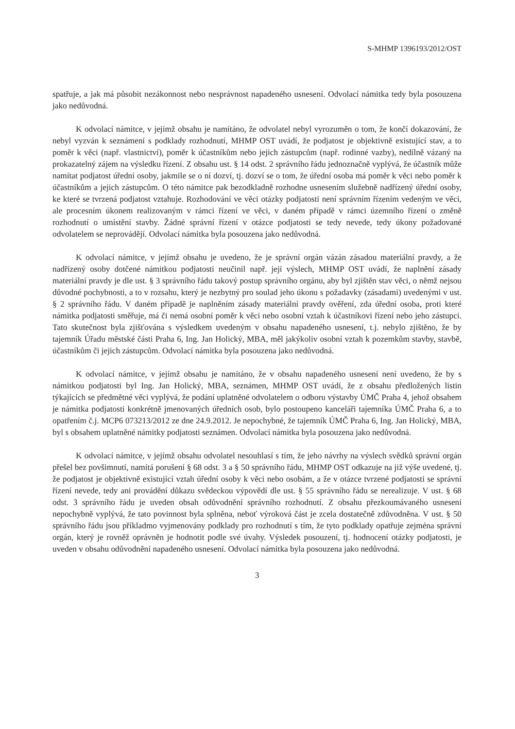S-MHMP 1396193/2012/OST
spatřuje, a jak má působit nezákonnost nebo nesprávnost napadeného usnesení. Odvolací námitka tedy byla posouzena jako nedůvodná.
K odvolací námitce, v jejímž obsahu je namítáno, že odvolatel nebyl vyrozuměn o tom, že končí dokazování, že nebyl vyzván k seznámení s podklady rozhodnutí, MHMP OST uvádí, že podjatost je objektivně existující stav, a to poměr k věci (např. vlastnictví), poměr k účastníkům nebo jejich zástupcům (např. rodinné vazby), nedílně vázaný na prokazatelný zájem na výsledku řízení. Z obsahu ust. § 14 odst. 2 správního řádu jednoznačně vyplývá, že účastník může namítat podjatost úřední osoby, jakmile se o ní dozví, tj. dozví se o tom, že úřední osoba má poměr k věci nebo poměr k účastníkům a jejich zástupcům. O této námitce pak bezodkladně rozhodne usnesením služebně nadřízený úřední osoby, ke které se tvrzená podjatost vztahuje. Rozhodování ve věci otázky podjatosti není správním řízením vedeným ve věci, ale procesním úkonem realizovaným v rámci řízení ve věci, v daném případě v rámci územního řízení o změně rozhodnutí o umístění stavby. Žádné správní řízení v otázce podjatosti se tedy nevede, tedy úkony požadované odvolatelem se neprovádějí. Odvolací námitka byla posouzena jako nedůvodná.
K odvolací námitce, v jejímž obsahu je uvedeno, že je správní orgán vázán zásadou materiální pravdy, a že nadřízený osoby dotčené námitkou podjatosti neučinil např. její výslech, MHMP OST uvádí, že naplnění zásady materiální pravdy je dle ust. § 3 správního řádu takový postup správního orgánu, aby byl zjištěn stav věci, o němž nejsou důvodné pochybnosti, a to v rozsahu, který je nezbytný pro soulad jeho úkonu s požadavky (zásadami) uvedenými v ust. § 2 správního řádu. V daném případě je naplněním zásady materiální pravdy ověření, zda úřední osoba, proti které námitka podjatosti směřuje, má či nemá osobní poměr k věci nebo osobní vztah k účastníkovi řízení nebo jeho zástupci. Tato skutečnost byla zjišťována s výsledkem uvedeným v obsahu napadeného usnesení, t.j. nebylo zjištěno, že by tajemník Úřadu městské části Praha 6, Ing. Jan Holický, MBA, měl jakýkoliv osobní vztah k pozemkům stavby, stavbě, účastníkům či jejich zástupcům. Odvolací námitka byla posouzena jako nedůvodná.
K odvolací námitce, v jejímž obsahu je namítáno, že v obsahu napadeného usnesení není uvedeno, že by s námitkou podjatosti byl Ing. Jan Holický, MBA, seznámen, MHMP OST uvádí, že z obsahu předložených listin týkajících se předmětné věci vyplývá, že podání uplatněné odvolatelem o odboru výstavby ÚMČ Praha 4, jehož obsahem je námitka podjatosti konkrétně jmenovaných úředních osob, bylo postoupeno kanceláři tajemníka ÚMČ Praha 6, a to opatřením č.j. MCP6 073213/2012 ze dne 24.9.2012. Je nepochybné, že tajemník ÚMČ Praha 6, Ing. Jan Holický, MBA, byl s obsahem uplatněné námitky podjatosti seznámen. Odvolací námitka byla posouzena jako nedůvodná.
K odvolací námitce, v jejímž obsahu odvolatel nesouhlasí s tím, že jeho návrhy na výslech svědků správní orgán přešel bez povšimnutí, namítá porušení § 68 odst. 3 a § 50 správního řádu, MHMP OST odkazuje na již výše uvedené, tj. že podjatost je objektivně existující vztah úřední osoby k věci nebo osobám, a že v otázce tvrzené podjatosti se správní řízení nevede, tedy ani provádění důkazu svědeckou výpovědí dle ust. § 55 správního řádu se nerealizuje. V ust. § 68 odst. 3 správního řádu je uveden obsah odůvodnění správního rozhodnutí. Z obsahu přezkoumávaného usnesení nepochybně vyplývá, že tato povinnost byla splněna, neboť výroková část je zcela dostatečně zdůvodněna. V ust. § 50 správního řádu jsou příkladmo vyjmenovány podklady pro rozhodnutí s tím, že tyto podklady opatřuje zejména správní orgán, který je rovněž oprávněn je hodnotit podle své úvahy. Výsledek posouzení, tj. hodnocení otázky podjatosti, je uveden v obsahu odůvodnění napadeného usnesení. Odvolací námitka byla posouzena jako nedůvodná.
3